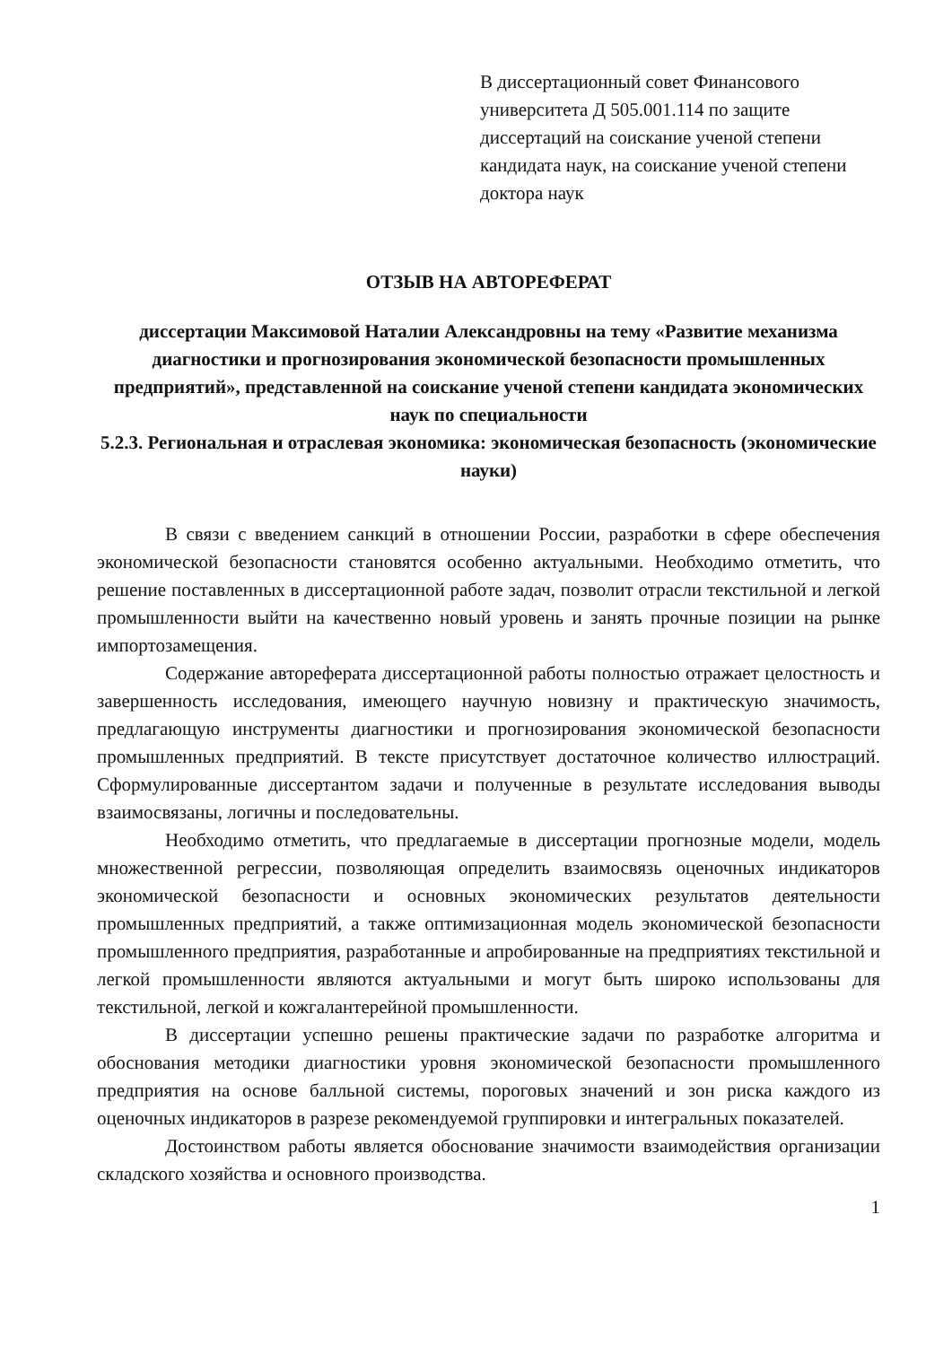В диссертационный совет Финансового университета Д 505.001.114 по защите диссертаций на соискание ученой степени кандидата наук, на соискание ученой степени доктора наук
ОТЗЫВ НА АВТОРЕФЕРАТ
диссертации Максимовой Наталии Александровны на тему «Развитие механизма диагностики и прогнозирования экономической безопасности промышленных предприятий», представленной на соискание ученой степени кандидата экономических наук по специальности
5.2.3. Региональная и отраслевая экономика: экономическая безопасность (экономические науки)
В связи с введением санкций в отношении России, разработки в сфере обеспечения экономической безопасности становятся особенно актуальными. Необходимо отметить, что решение поставленных в диссертационной работе задач, позволит отрасли текстильной и легкой промышленности выйти на качественно новый уровень и занять прочные позиции на рынке импортозамещения.
Содержание автореферата диссертационной работы полностью отражает целостность и завершенность исследования, имеющего научную новизну и практическую значимость, предлагающую инструменты диагностики и прогнозирования экономической безопасности промышленных предприятий. В тексте присутствует достаточное количество иллюстраций. Сформулированные диссертантом задачи и полученные в результате исследования выводы взаимосвязаны, логичны и последовательны.
Необходимо отметить, что предлагаемые в диссертации прогнозные модели, модель множественной регрессии, позволяющая определить взаимосвязь оценочных индикаторов экономической безопасности и основных экономических результатов деятельности промышленных предприятий, а также оптимизационная модель экономической безопасности промышленного предприятия, разработанные и апробированные на предприятиях текстильной и легкой промышленности являются актуальными и могут быть широко использованы для текстильной, легкой и кожгалантерейной промышленности.
В диссертации успешно решены практические задачи по разработке алгоритма и обоснования методики диагностики уровня экономической безопасности промышленного предприятия на основе балльной системы, пороговых значений и зон риска каждого из оценочных индикаторов в разрезе рекомендуемой группировки и интегральных показателей.
Достоинством работы является обоснование значимости взаимодействия организации складского хозяйства и основного производства.
1